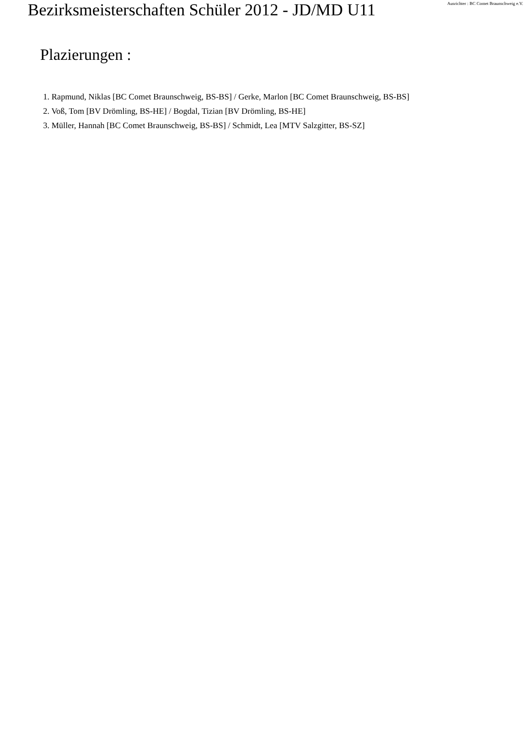Bezirksmeisterschaften Schüler 2012 - JD/MD U11
Ausrichter : BC Comet Braunschweig e.V.
Plazierungen :
1. Rapmund, Niklas [BC Comet Braunschweig, BS-BS] / Gerke, Marlon [BC Comet Braunschweig, BS-BS]
2. Voß, Tom [BV Drömling, BS-HE] / Bogdal, Tizian [BV Drömling, BS-HE]
3. Müller, Hannah [BC Comet Braunschweig, BS-BS] / Schmidt, Lea [MTV Salzgitter, BS-SZ]